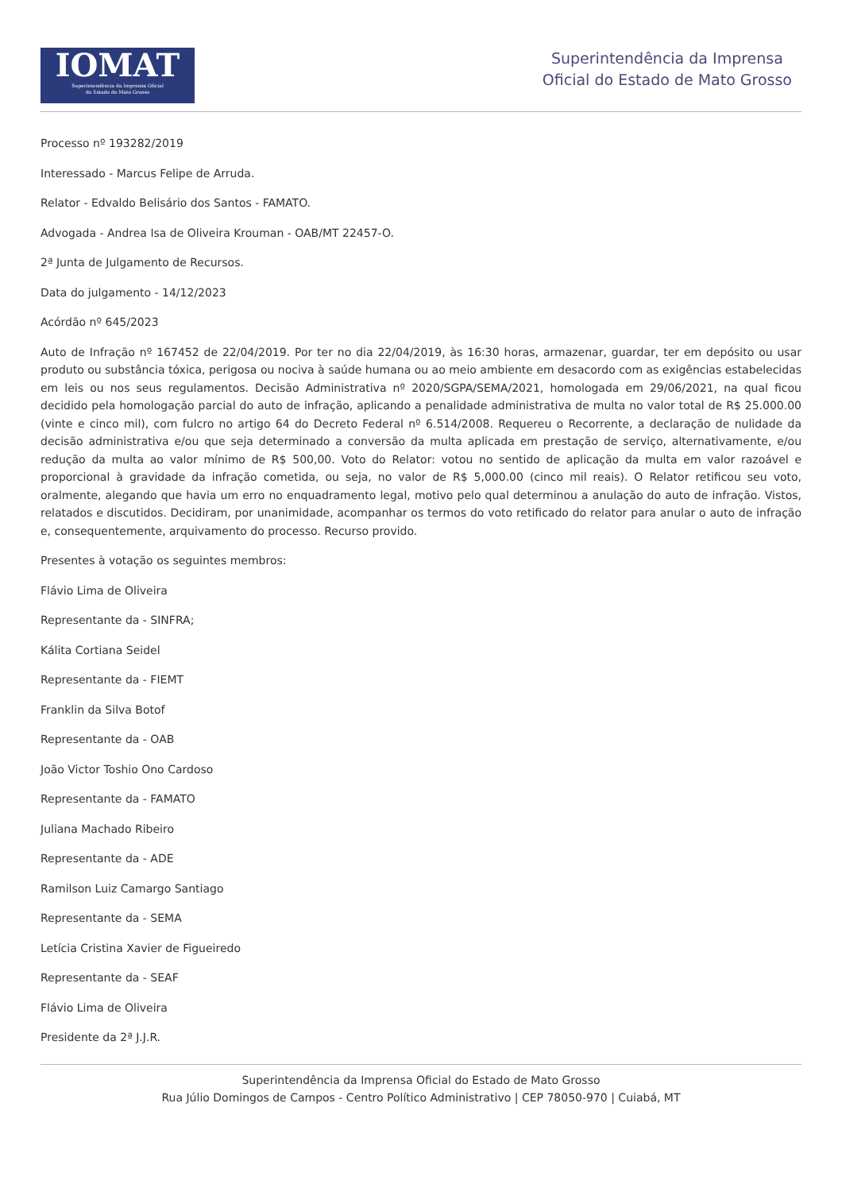IOMAT
Superintendência da Imprensa Oficial
do Estado de Mato Grosso
Superintendência da Imprensa
Oficial do Estado de Mato Grosso
Processo nº 193282/2019
Interessado - Marcus Felipe de Arruda.
Relator - Edvaldo Belisário dos Santos - FAMATO.
Advogada - Andrea Isa de Oliveira Krouman - OAB/MT 22457-O.
2ª Junta de Julgamento de Recursos.
Data do julgamento - 14/12/2023
Acórdão nº 645/2023
Auto de Infração nº 167452 de 22/04/2019. Por ter no dia 22/04/2019, às 16:30 horas, armazenar, guardar, ter em depósito ou usar produto ou substância tóxica, perigosa ou nociva à saúde humana ou ao meio ambiente em desacordo com as exigências estabelecidas em leis ou nos seus regulamentos. Decisão Administrativa nº 2020/SGPA/SEMA/2021, homologada em 29/06/2021, na qual ficou decidido pela homologação parcial do auto de infração, aplicando a penalidade administrativa de multa no valor total de R$ 25.000.00 (vinte e cinco mil), com fulcro no artigo 64 do Decreto Federal nº 6.514/2008. Requereu o Recorrente, a declaração de nulidade da decisão administrativa e/ou que seja determinado a conversão da multa aplicada em prestação de serviço, alternativamente, e/ou redução da multa ao valor mínimo de R$ 500,00. Voto do Relator: votou no sentido de aplicação da multa em valor razoável e proporcional à gravidade da infração cometida, ou seja, no valor de R$ 5,000.00 (cinco mil reais). O Relator retificou seu voto, oralmente, alegando que havia um erro no enquadramento legal, motivo pelo qual determinou a anulação do auto de infração. Vistos, relatados e discutidos. Decidiram, por unanimidade, acompanhar os termos do voto retificado do relator para anular o auto de infração e, consequentemente, arquivamento do processo. Recurso provido.
Presentes à votação os seguintes membros:
Flávio Lima de Oliveira
Representante da - SINFRA;
Kálita Cortiana Seidel
Representante da - FIEMT
Franklin da Silva Botof
Representante da - OAB
João Victor Toshio Ono Cardoso
Representante da - FAMATO
Juliana Machado Ribeiro
Representante da - ADE
Ramilson Luiz Camargo Santiago
Representante da - SEMA
Letícia Cristina Xavier de Figueiredo
Representante da - SEAF
Flávio Lima de Oliveira
Presidente da 2ª J.J.R.
Superintendência da Imprensa Oficial do Estado de Mato Grosso
Rua Júlio Domingos de Campos - Centro Político Administrativo | CEP 78050-970 | Cuiabá, MT